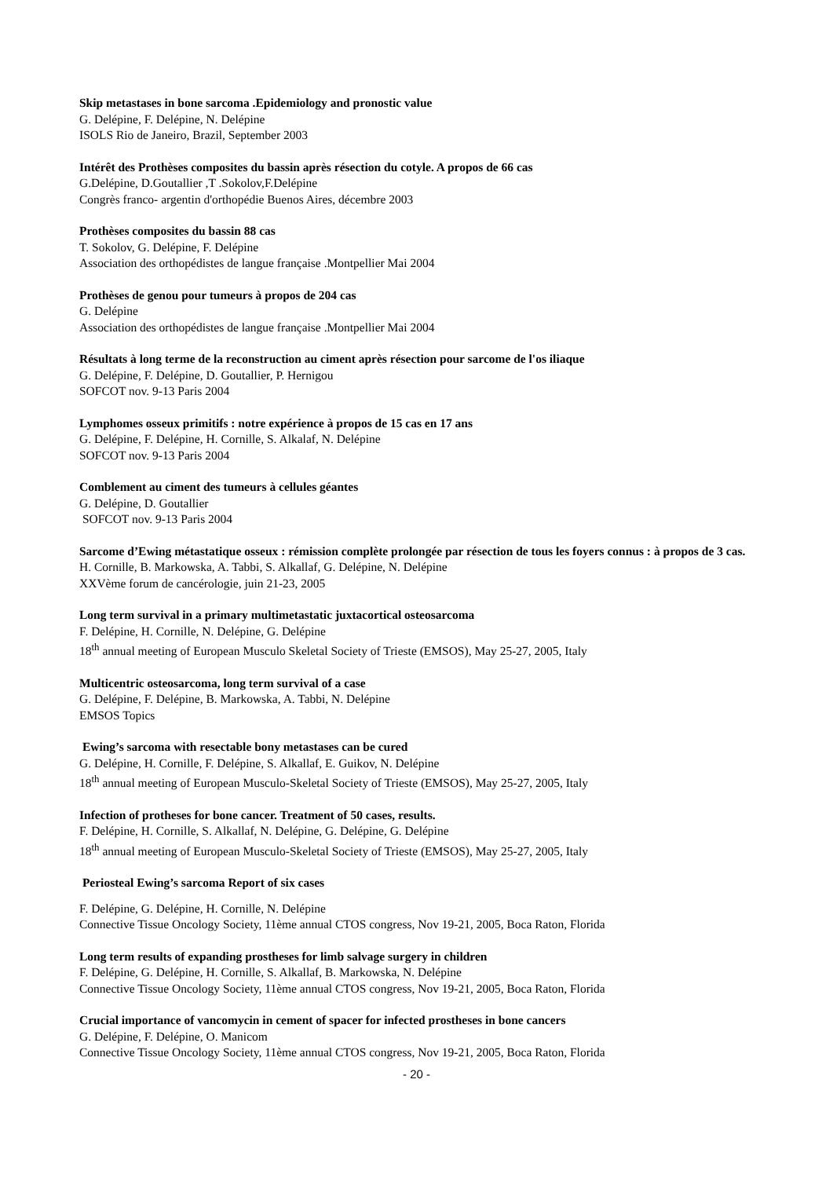Skip metastases in bone sarcoma .Epidemiology and pronostic value
G. Delépine, F. Delépine, N. Delépine
ISOLS Rio de Janeiro, Brazil, September 2003
Intérêt des Prothèses composites du bassin après résection du cotyle. A propos de 66 cas
G.Delépine, D.Goutallier ,T .Sokolov,F.Delépine
Congrès franco- argentin d'orthopédie Buenos Aires, décembre 2003
Prothèses composites du bassin 88 cas
T. Sokolov, G. Delépine, F. Delépine
Association des orthopédistes de langue française .Montpellier Mai 2004
Prothèses de genou pour tumeurs à propos de 204 cas
G. Delépine
Association des orthopédistes de langue française .Montpellier Mai 2004
Résultats à long terme de la reconstruction au ciment après résection pour sarcome de l'os iliaque
G. Delépine, F. Delépine, D. Goutallier, P. Hernigou
SOFCOT nov. 9-13 Paris 2004
Lymphomes osseux primitifs : notre expérience à propos de 15 cas en 17 ans
G. Delépine, F. Delépine, H. Cornille, S. Alkalaf, N. Delépine
SOFCOT nov. 9-13 Paris 2004
Comblement au ciment des tumeurs à cellules géantes
G. Delépine, D. Goutallier
SOFCOT nov. 9-13 Paris 2004
Sarcome d’Ewing métastatique osseux : rémission complète prolongée par résection de tous les foyers connus : à propos de 3 cas.
H. Cornille, B. Markowska, A. Tabbi, S. Alkallaf, G. Delépine, N. Delépine
XXVème forum de cancérologie, juin 21-23, 2005
Long term survival in a primary multimetastatic juxtacortical osteosarcoma
F. Delépine, H. Cornille, N. Delépine, G. Delépine
18<sup>th</sup> annual meeting of European Musculo Skeletal Society of Trieste (EMSOS), May 25-27, 2005, Italy
Multicentric osteosarcoma, long term survival of a case
G. Delépine, F. Delépine, B. Markowska, A. Tabbi, N. Delépine
EMSOS Topics
Ewing’s sarcoma with resectable bony metastases can be cured
G. Delépine, H. Cornille, F. Delépine, S. Alkallaf, E. Guikov, N. Delépine
18<sup>th</sup> annual meeting of European Musculo-Skeletal Society of Trieste (EMSOS), May 25-27, 2005, Italy
Infection of protheses for bone cancer. Treatment of 50 cases, results.
F. Delépine, H. Cornille, S. Alkallaf, N. Delépine, G. Delépine, G. Delépine
18<sup>th</sup> annual meeting of European Musculo-Skeletal Society of Trieste (EMSOS), May 25-27, 2005, Italy
Periosteal Ewing’s sarcoma Report of six cases
F. Delépine, G. Delépine, H. Cornille, N. Delépine
Connective Tissue Oncology Society, 11ème annual CTOS congress, Nov 19-21, 2005, Boca Raton, Florida
Long term results of expanding prostheses for limb salvage surgery in children
F. Delépine, G. Delépine, H. Cornille, S. Alkallaf, B. Markowska, N. Delépine
Connective Tissue Oncology Society, 11ème annual CTOS congress, Nov 19-21, 2005, Boca Raton, Florida
Crucial importance of vancomycin in cement of spacer for infected prostheses in bone cancers
G. Delépine, F. Delépine, O. Manicom
Connective Tissue Oncology Society, 11ème annual CTOS congress, Nov 19-21, 2005, Boca Raton, Florida
- 20 -